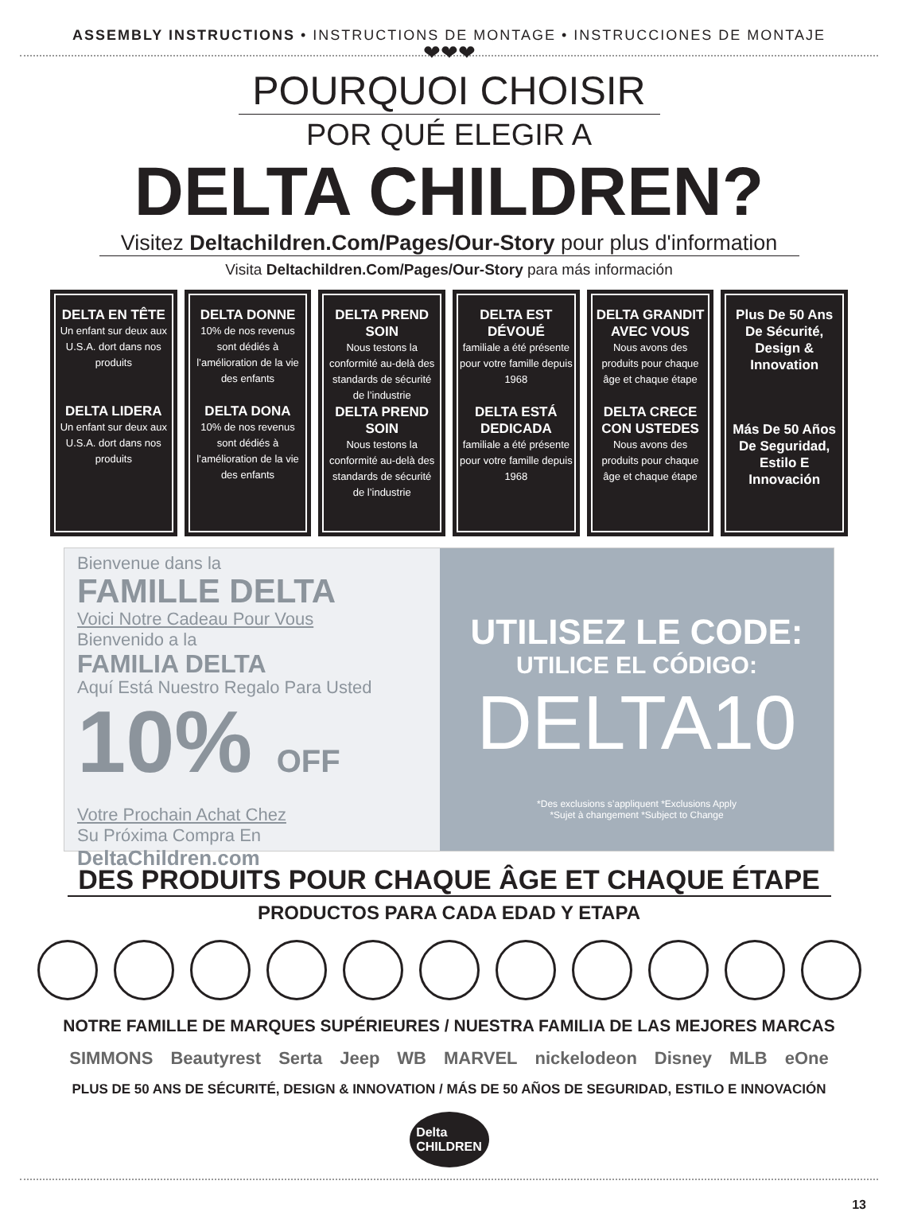ASSEMBLY INSTRUCTIONS • INSTRUCTIONS DE MONTAGE • INSTRUCCIONES DE MONTAJE
❤❤❤
POURQUOI CHOISIR
POR QUÉ ELEGIR A
DELTA CHILDREN?
Visitez Deltachildren.Com/Pages/Our-Story pour plus d'information
Visita Deltachildren.Com/Pages/Our-Story para más información
DELTA EN TÊTE
Un enfant sur deux aux U.S.A. dort dans nos produits
DELTA LIDERA
Un enfant sur deux aux U.S.A. dort dans nos produits
DELTA DONNE
10% de nos revenus sont dédiés à l’amélioration de la vie des enfants
DELTA DONA
10% de nos revenus sont dédiés à l’amélioration de la vie des enfants
DELTA PREND SOIN
Nous testons la conformité au-delà des standards de sécurité de l’industrie
DELTA PREND SOIN
Nous testons la conformité au-delà des standards de sécurité de l’industrie
DELTA EST DÉVOUÉ
familiale a été présente pour votre famille depuis 1968
DELTA ESTÁ DEDICADA
familiale a été présente pour votre famille depuis 1968
DELTA GRANDIT AVEC VOUS
Nous avons des produits pour chaque âge et chaque étape
DELTA CRECE CON USTEDES
Nous avons des produits pour chaque âge et chaque étape
Plus De 50 Ans De Sécurité, Design & Innovation
Más De 50 Años De Seguridad, Estilo E Innovación
Bienvenue dans la
FAMILLE DELTA
Voici Notre Cadeau Pour Vous
Bienvenido a la
FAMILIA DELTA
Aquí Está Nuestro Regalo Para Usted
10% OFF
Votre Prochain Achat Chez
Su Próxima Compra En
DeltaChildren.com
UTILISEZ LE CODE:
UTILICE EL CÓDIGO:
DELTA10
*Des exclusions s’appliquent *Exclusions Apply
*Sujet à changement *Subject to Change
DES PRODUITS POUR CHAQUE ÂGE ET CHAQUE ÉTAPE
PRODUCTOS PARA CADA EDAD Y ETAPA
NOTRE FAMILLE DE MARQUES SUPÉRIEURES / NUESTRA FAMILIA DE LAS MEJORES MARCAS
SIMMONS Beautyrest Serta Jeep WB MARVEL nickelodeon Disney MLB eOne
PLUS DE 50 ANS DE SÉCURITÉ, DESIGN & INNOVATION / MÁS DE 50 AÑOS DE SEGURIDAD, ESTILO E INNOVACIÓN
Delta
CHILDREN
13